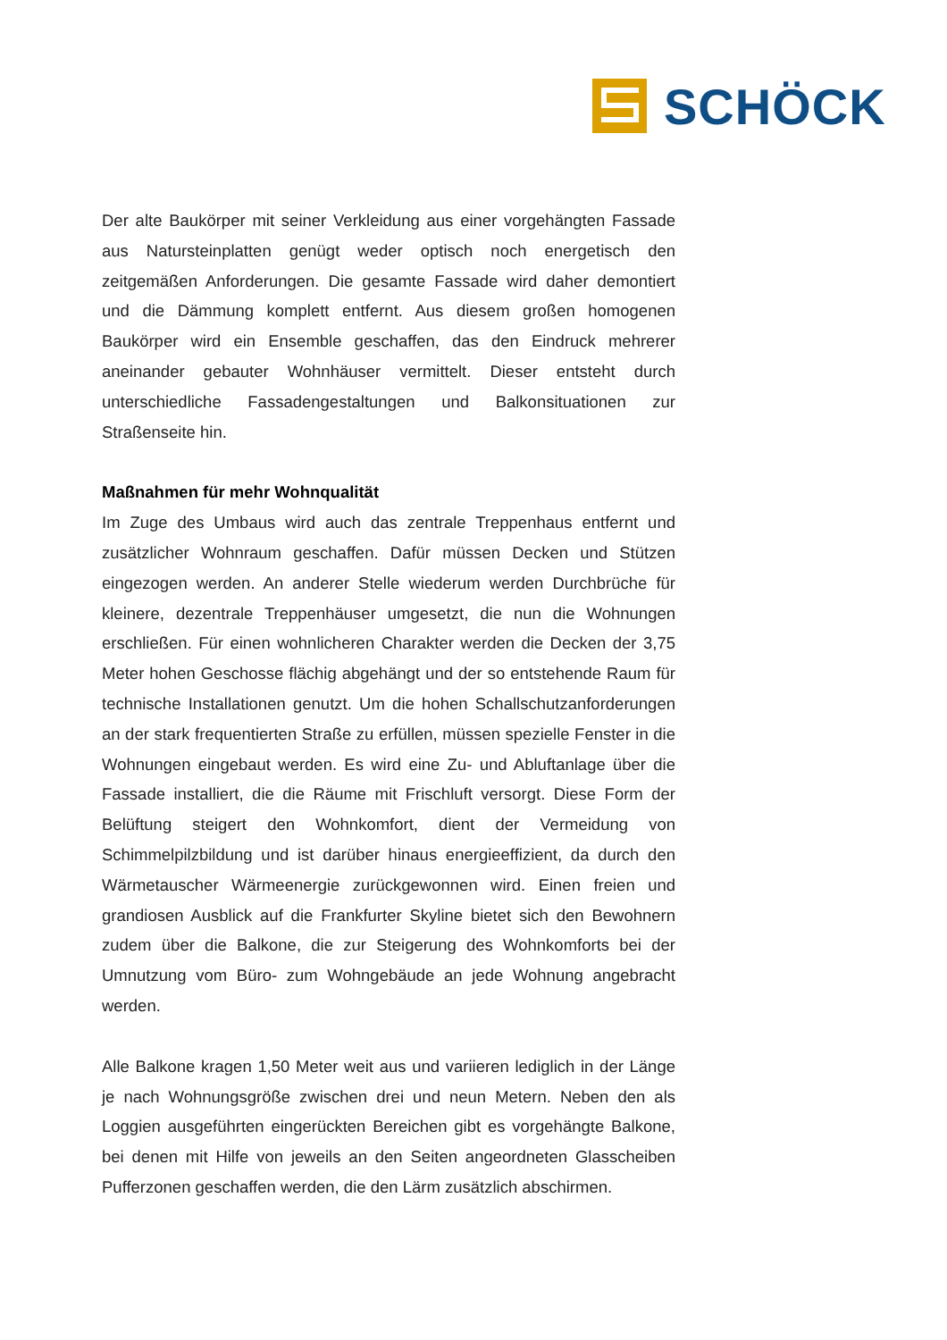SCHÖCK
Der alte Baukörper mit seiner Verkleidung aus einer vorgehängten Fassade aus Natursteinplatten genügt weder optisch noch energetisch den zeitgemäßen Anforderungen. Die gesamte Fassade wird daher demontiert und die Dämmung komplett entfernt. Aus diesem großen homogenen Baukörper wird ein Ensemble geschaffen, das den Eindruck mehrerer aneinander gebauter Wohnhäuser vermittelt. Dieser entsteht durch unterschiedliche Fassadengestaltungen und Balkonsituationen zur Straßenseite hin.
Maßnahmen für mehr Wohnqualität
Im Zuge des Umbaus wird auch das zentrale Treppenhaus entfernt und zusätzlicher Wohnraum geschaffen. Dafür müssen Decken und Stützen eingezogen werden. An anderer Stelle wiederum werden Durchbrüche für kleinere, dezentrale Treppenhäuser umgesetzt, die nun die Wohnungen erschließen. Für einen wohnlicheren Charakter werden die Decken der 3,75 Meter hohen Geschosse flächig abgehängt und der so entstehende Raum für technische Installationen genutzt. Um die hohen Schallschutzanforderungen an der stark frequentierten Straße zu erfüllen, müssen spezielle Fenster in die Wohnungen eingebaut werden. Es wird eine Zu- und Abluftanlage über die Fassade installiert, die die Räume mit Frischluft versorgt. Diese Form der Belüftung steigert den Wohnkomfort, dient der Vermeidung von Schimmelpilzbildung und ist darüber hinaus energieeffizient, da durch den Wärmetauscher Wärmeenergie zurückgewonnen wird. Einen freien und grandiosen Ausblick auf die Frankfurter Skyline bietet sich den Bewohnern zudem über die Balkone, die zur Steigerung des Wohnkomforts bei der Umnutzung vom Büro- zum Wohngebäude an jede Wohnung angebracht werden.
Alle Balkone kragen 1,50 Meter weit aus und variieren lediglich in der Länge je nach Wohnungsgröße zwischen drei und neun Metern. Neben den als Loggien ausgeführten eingerückten Bereichen gibt es vorgehängte Balkone, bei denen mit Hilfe von jeweils an den Seiten angeordneten Glasscheiben Pufferzonen geschaffen werden, die den Lärm zusätzlich abschirmen.